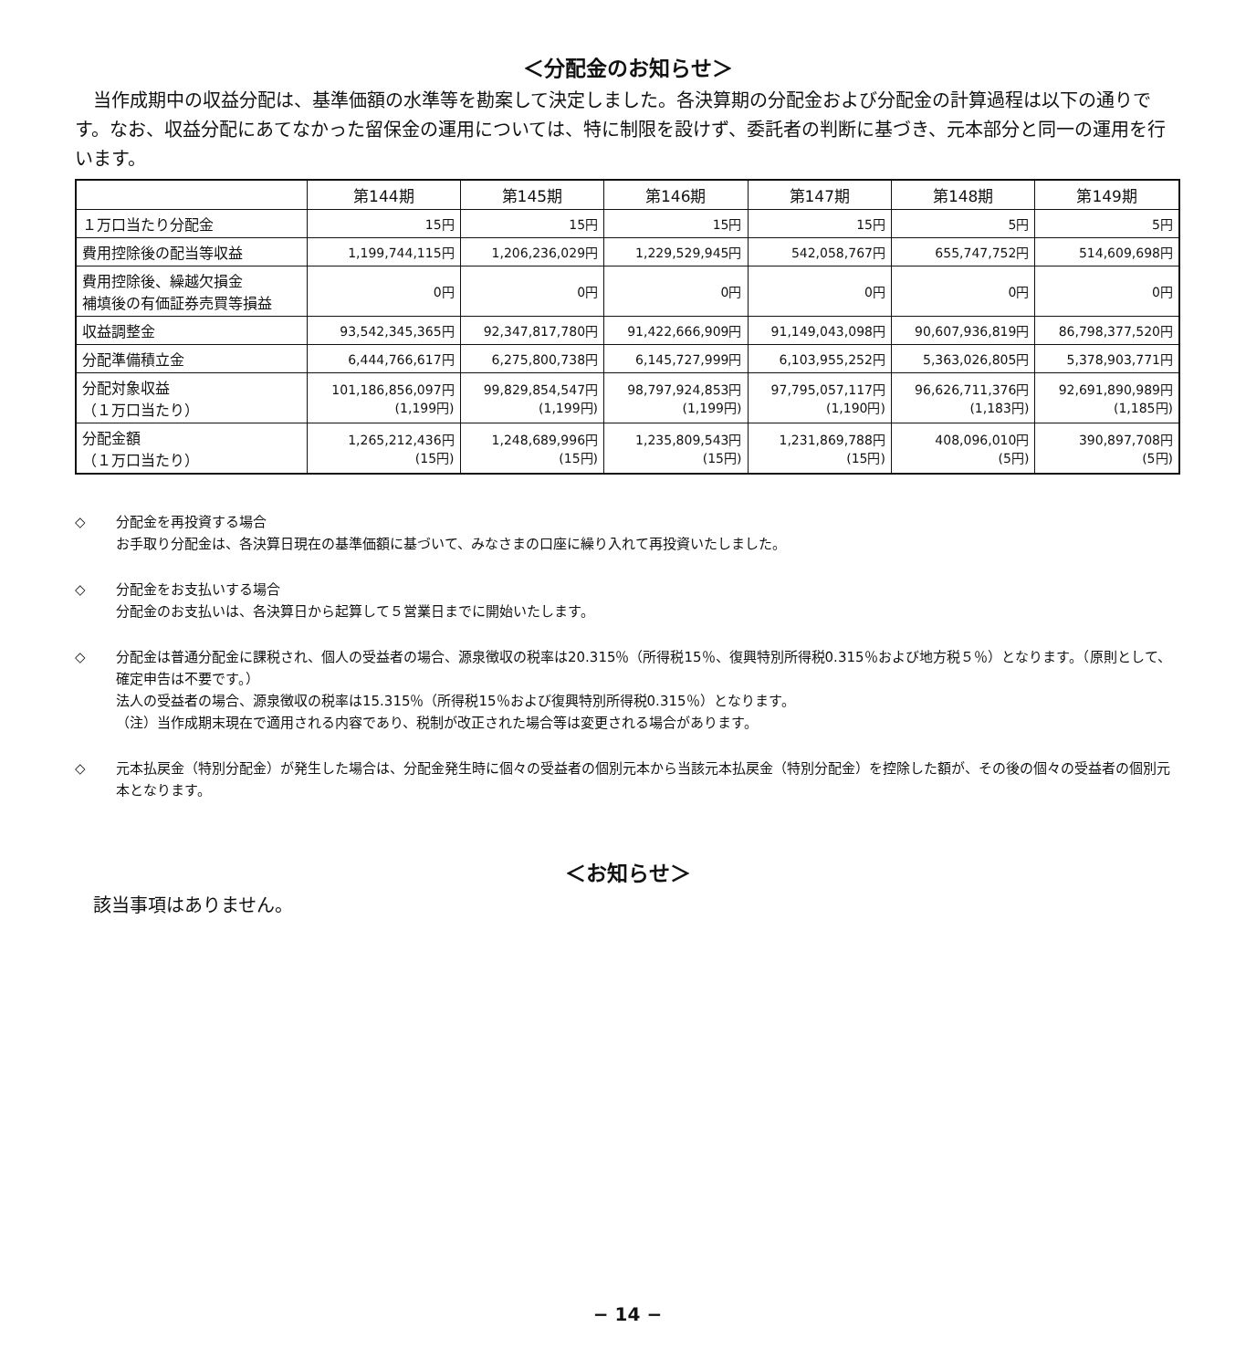＜分配金のお知らせ＞
当作成期中の収益分配は、基準価額の水準等を勘案して決定しました。各決算期の分配金および分配金の計算過程は以下の通りです。なお、収益分配にあてなかった留保金の運用については、特に制限を設けず、委託者の判断に基づき、元本部分と同一の運用を行います。
| | 第144期 | 第145期 | 第146期 | 第147期 | 第148期 | 第149期 |
| --- | --- | --- | --- | --- | --- | --- |
| １万口当たり分配金 | 15円 | 15円 | 15円 | 15円 | 5円 | 5円 |
| 費用控除後の配当等収益 | 1,199,744,115円 | 1,206,236,029円 | 1,229,529,945円 | 542,058,767円 | 655,747,752円 | 514,609,698円 |
| 費用控除後、繰越欠損金 補填後の有価証券売買等損益 | 0円 | 0円 | 0円 | 0円 | 0円 | 0円 |
| 収益調整金 | 93,542,345,365円 | 92,347,817,780円 | 91,422,666,909円 | 91,149,043,098円 | 90,607,936,819円 | 86,798,377,520円 |
| 分配準備積立金 | 6,444,766,617円 | 6,275,800,738円 | 6,145,727,999円 | 6,103,955,252円 | 5,363,026,805円 | 5,378,903,771円 |
| 分配対象収益 （１万口当たり） | 101,186,856,097円 (1,199円) | 99,829,854,547円 (1,199円) | 98,797,924,853円 (1,199円) | 97,795,057,117円 (1,190円) | 96,626,711,376円 (1,183円) | 92,691,890,989円 (1,185円) |
| 分配金額 （１万口当たり） | 1,265,212,436円 (15円) | 1,248,689,996円 (15円) | 1,235,809,543円 (15円) | 1,231,869,788円 (15円) | 408,096,010円 (5円) | 390,897,708円 (5円) |
◇ 分配金を再投資する場合
お手取り分配金は、各決算日現在の基準価額に基づいて、みなさまの口座に繰り入れて再投資いたしました。
◇ 分配金をお支払いする場合
分配金のお支払いは、各決算日から起算して５営業日までに開始いたします。
◇ 分配金は普通分配金に課税され、個人の受益者の場合、源泉徴収の税率は20.315％（所得税15％、復興特別所得税0.315％および地方税５％）となります。（原則として、確定申告は不要です。）
法人の受益者の場合、源泉徴収の税率は15.315％（所得税15％および復興特別所得税0.315％）となります。
（注）当作成期末現在で適用される内容であり、税制が改正された場合等は変更される場合があります。
◇ 元本払戻金（特別分配金）が発生した場合は、分配金発生時に個々の受益者の個別元本から当該元本払戻金（特別分配金）を控除した額が、その後の個々の受益者の個別元本となります。
＜お知らせ＞
該当事項はありません。
− 14 −